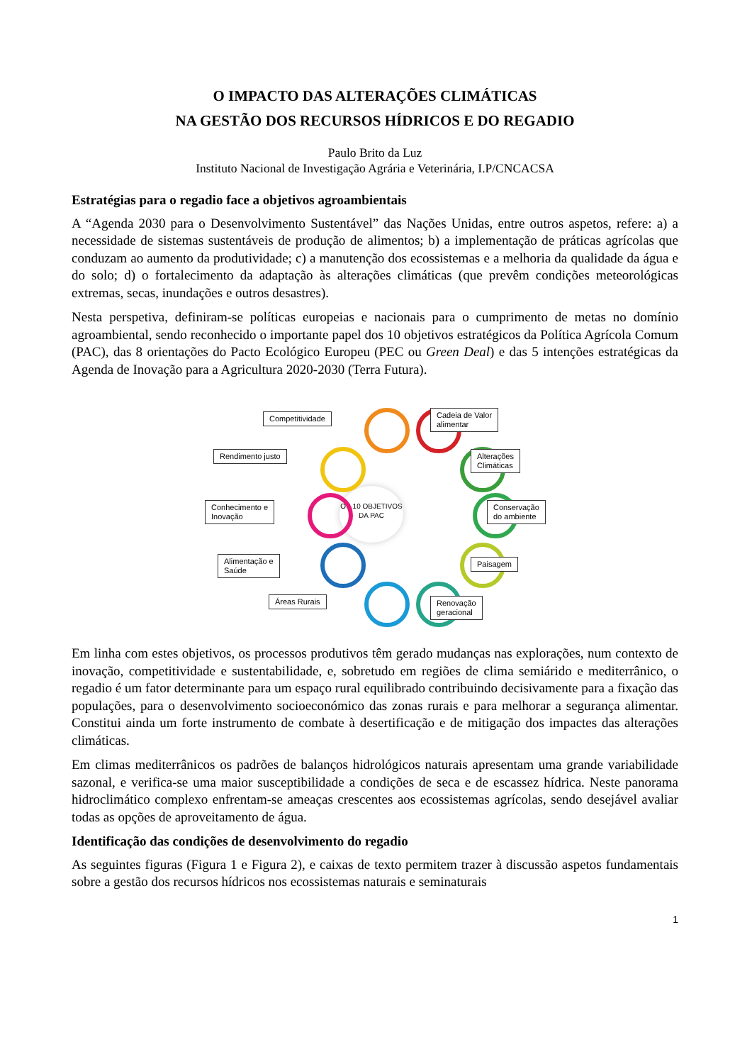O IMPACTO DAS ALTERAÇÕES CLIMÁTICAS
NA GESTÃO DOS RECURSOS HÍDRICOS E DO REGADIO
Paulo Brito da Luz
Instituto Nacional de Investigação Agrária e Veterinária, I.P/CNCACSA
Estratégias para o regadio face a objetivos agroambientais
A “Agenda 2030 para o Desenvolvimento Sustentável” das Nações Unidas, entre outros aspetos, refere: a) a necessidade de sistemas sustentáveis de produção de alimentos; b) a implementação de práticas agrícolas que conduzam ao aumento da produtividade; c) a manutenção dos ecossistemas e a melhoria da qualidade da água e do solo; d) o fortalecimento da adaptação às alterações climáticas (que prevêm condições meteorológicas extremas, secas, inundações e outros desastres).
Nesta perspetiva, definiram-se políticas europeias e nacionais para o cumprimento de metas no domínio agroambiental, sendo reconhecido o importante papel dos 10 objetivos estratégicos da Política Agrícola Comum (PAC), das 8 orientações do Pacto Ecológico Europeu (PEC ou Green Deal) e das 5 intenções estratégicas da Agenda de Inovação para a Agricultura 2020-2030 (Terra Futura).
OS 10 OBJETIVOS
DA PAC
Competitividade
Cadeia de Valor
alimentar
Rendimento justo
Alterações
Climáticas
Conhecimento e
Inovação
Conservação
do ambiente
Alimentação e
Saúde
Paisagem
Áreas Rurais
Renovação
geracional
Em linha com estes objetivos, os processos produtivos têm gerado mudanças nas explorações, num contexto de inovação, competitividade e sustentabilidade, e, sobretudo em regiões de clima semiárido e mediterrânico, o regadio é um fator determinante para um espaço rural equilibrado contribuindo decisivamente para a fixação das populações, para o desenvolvimento socioeconómico das zonas rurais e para melhorar a segurança alimentar. Constitui ainda um forte instrumento de combate à desertificação e de mitigação dos impactes das alterações climáticas.
Em climas mediterrânicos os padrões de balanços hidrológicos naturais apresentam uma grande variabilidade sazonal, e verifica-se uma maior susceptibilidade a condições de seca e de escassez hídrica. Neste panorama hidroclimático complexo enfrentam-se ameaças crescentes aos ecossistemas agrícolas, sendo desejável avaliar todas as opções de aproveitamento de água.
Identificação das condições de desenvolvimento do regadio
As seguintes figuras (Figura 1 e Figura 2), e caixas de texto permitem trazer à discussão aspetos fundamentais sobre a gestão dos recursos hídricos nos ecossistemas naturais e seminaturais
1